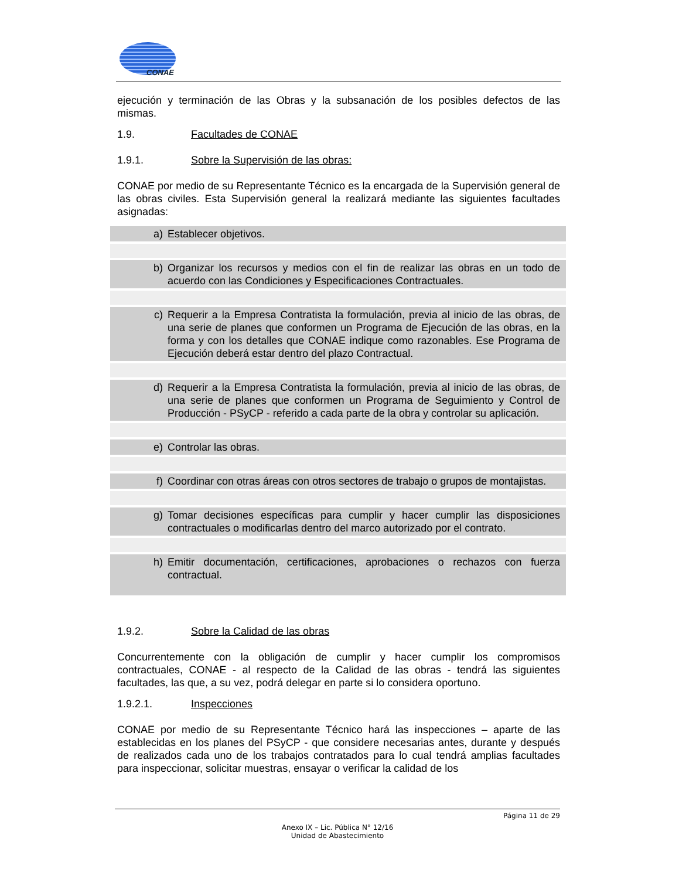CONAE
ejecución y terminación de las Obras y la subsanación de los posibles defectos de las mismas.
1.9. Facultades de CONAE
1.9.1. Sobre la Supervisión de las obras:
CONAE por medio de su Representante Técnico es la encargada de la Supervisión general de las obras civiles. Esta Supervisión general la realizará mediante las siguientes facultades asignadas:
a) Establecer objetivos.
b) Organizar los recursos y medios con el fin de realizar las obras en un todo de acuerdo con las Condiciones y Especificaciones Contractuales.
c) Requerir a la Empresa Contratista la formulación, previa al inicio de las obras, de una serie de planes que conformen un Programa de Ejecución de las obras, en la forma y con los detalles que CONAE indique como razonables. Ese Programa de Ejecución deberá estar dentro del plazo Contractual.
d) Requerir a la Empresa Contratista la formulación, previa al inicio de las obras, de una serie de planes que conformen un Programa de Seguimiento y Control de Producción - PSyCP - referido a cada parte de la obra y controlar su aplicación.
e) Controlar las obras.
f) Coordinar con otras áreas con otros sectores de trabajo o grupos de montajistas.
g) Tomar decisiones específicas para cumplir y hacer cumplir las disposiciones contractuales o modificarlas dentro del marco autorizado por el contrato.
h) Emitir documentación, certificaciones, aprobaciones o rechazos con fuerza contractual.
1.9.2. Sobre la Calidad de las obras
Concurrentemente con la obligación de cumplir y hacer cumplir los compromisos contractuales, CONAE - al respecto de la Calidad de las obras - tendrá las siguientes facultades, las que, a su vez, podrá delegar en parte si lo considera oportuno.
1.9.2.1. Inspecciones
CONAE por medio de su Representante Técnico hará las inspecciones – aparte de las establecidas en los planes del PSyCP - que considere necesarias antes, durante y después de realizados cada uno de los trabajos contratados para lo cual tendrá amplias facultades para inspeccionar, solicitar muestras, ensayar o verificar la calidad de los
Página 11 de 29
Anexo IX – Lic. Pública N° 12/16
Unidad de Abastecimiento